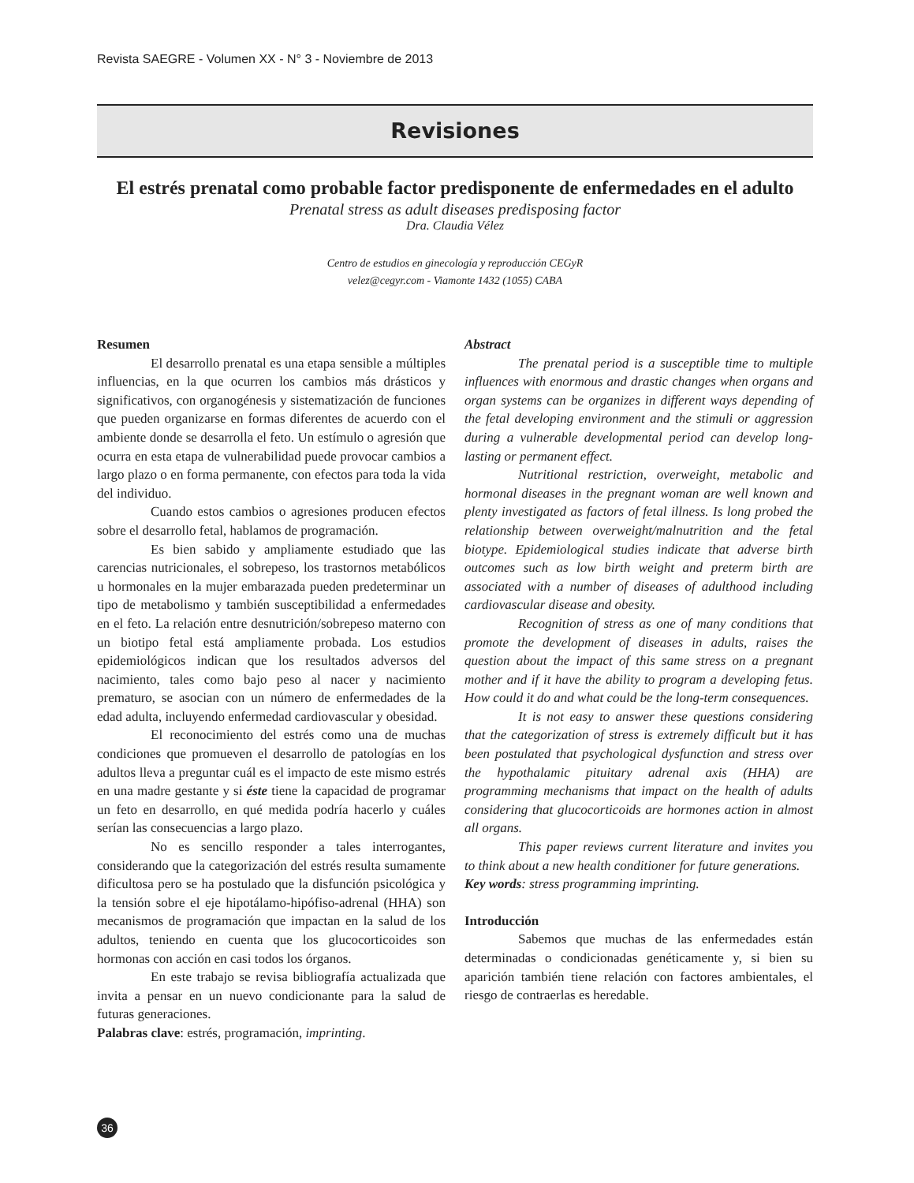Revista SAEGRE - Volumen XX - N° 3 - Noviembre de 2013
Revisiones
El estrés prenatal como probable factor predisponente de enfermedades en el adulto
Prenatal stress as adult diseases predisposing factor
Dra. Claudia Vélez
Centro de estudios en ginecología y reproducción CEGyR
velez@cegyr.com - Viamonte 1432 (1055) CABA
Resumen
El desarrollo prenatal es una etapa sensible a múltiples influencias, en la que ocurren los cambios más drásticos y significativos, con organogénesis y sistematización de funciones que pueden organizarse en formas diferentes de acuerdo con el ambiente donde se desarrolla el feto. Un estímulo o agresión que ocurra en esta etapa de vulnerabilidad puede provocar cambios a largo plazo o en forma permanente, con efectos para toda la vida del individuo.
Cuando estos cambios o agresiones producen efectos sobre el desarrollo fetal, hablamos de programación.
Es bien sabido y ampliamente estudiado que las carencias nutricionales, el sobrepeso, los trastornos metabólicos u hormonales en la mujer embarazada pueden predeterminar un tipo de metabolismo y también susceptibilidad a enfermedades en el feto. La relación entre desnutrición/sobrepeso materno con un biotipo fetal está ampliamente probada. Los estudios epidemiológicos indican que los resultados adversos del nacimiento, tales como bajo peso al nacer y nacimiento prematuro, se asocian con un número de enfermedades de la edad adulta, incluyendo enfermedad cardiovascular y obesidad.
El reconocimiento del estrés como una de muchas condiciones que promueven el desarrollo de patologías en los adultos lleva a preguntar cuál es el impacto de este mismo estrés en una madre gestante y si éste tiene la capacidad de programar un feto en desarrollo, en qué medida podría hacerlo y cuáles serían las consecuencias a largo plazo.
No es sencillo responder a tales interrogantes, considerando que la categorización del estrés resulta sumamente dificultosa pero se ha postulado que la disfunción psicológica y la tensión sobre el eje hipotálamo-hipófiso-adrenal (HHA) son mecanismos de programación que impactan en la salud de los adultos, teniendo en cuenta que los glucocorticoides son hormonas con acción en casi todos los órganos.
En este trabajo se revisa bibliografía actualizada que invita a pensar en un nuevo condicionante para la salud de futuras generaciones.
Palabras clave: estrés, programación, imprinting.
Abstract
The prenatal period is a susceptible time to multiple influences with enormous and drastic changes when organs and organ systems can be organizes in different ways depending of the fetal developing environment and the stimuli or aggression during a vulnerable developmental period can develop long-lasting or permanent effect.
Nutritional restriction, overweight, metabolic and hormonal diseases in the pregnant woman are well known and plenty investigated as factors of fetal illness. Is long probed the relationship between overweight/malnutrition and the fetal biotype. Epidemiological studies indicate that adverse birth outcomes such as low birth weight and preterm birth are associated with a number of diseases of adulthood including cardiovascular disease and obesity.
Recognition of stress as one of many conditions that promote the development of diseases in adults, raises the question about the impact of this same stress on a pregnant mother and if it have the ability to program a developing fetus. How could it do and what could be the long-term consequences.
It is not easy to answer these questions considering that the categorization of stress is extremely difficult but it has been postulated that psychological dysfunction and stress over the hypothalamic pituitary adrenal axis (HHA) are programming mechanisms that impact on the health of adults considering that glucocorticoids are hormones action in almost all organs.
This paper reviews current literature and invites you to think about a new health conditioner for future generations.
Key words: stress programming imprinting.
Introducción
Sabemos que muchas de las enfermedades están determinadas o condicionadas genéticamente y, si bien su aparición también tiene relación con factores ambientales, el riesgo de contraerlas es heredable.
36